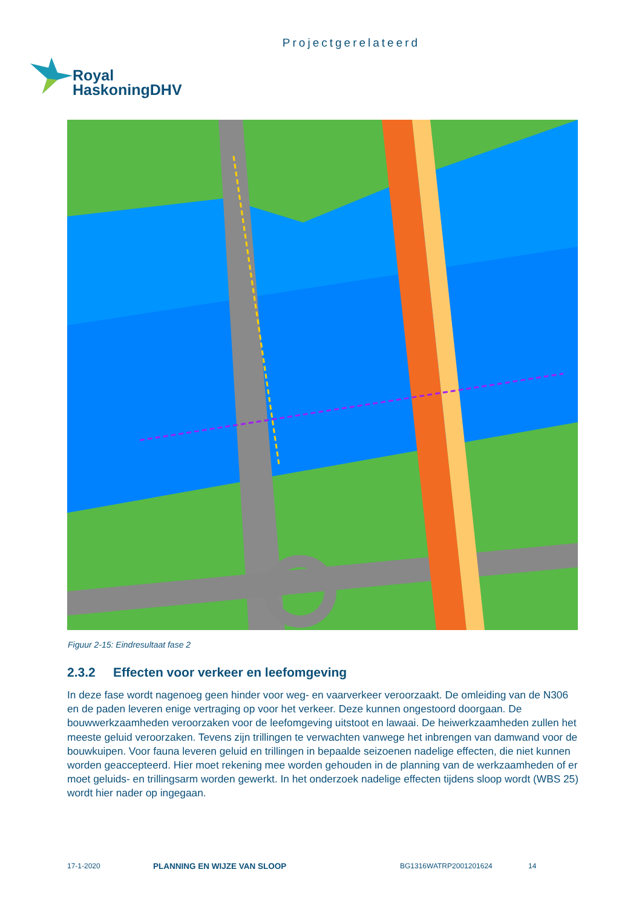Projectgerelateerd
Royal
HaskoningDHV
Figuur 2-15: Eindresultaat fase 2
2.3.2 Effecten voor verkeer en leefomgeving
In deze fase wordt nagenoeg geen hinder voor weg- en vaarverkeer veroorzaakt. De omleiding van de N306 en de paden leveren enige vertraging op voor het verkeer. Deze kunnen ongestoord doorgaan. De bouwwerkzaamheden veroorzaken voor de leefomgeving uitstoot en lawaai. De heiwerkzaamheden zullen het meeste geluid veroorzaken. Tevens zijn trillingen te verwachten vanwege het inbrengen van damwand voor de bouwkuipen. Voor fauna leveren geluid en trillingen in bepaalde seizoenen nadelige effecten, die niet kunnen worden geaccepteerd. Hier moet rekening mee worden gehouden in de planning van de werkzaamheden of er moet geluids- en trillingsarm worden gewerkt. In het onderzoek nadelige effecten tijdens sloop wordt (WBS 25) wordt hier nader op ingegaan.
17-1-2020 PLANNING EN WIJZE VAN SLOOP BG1316WATRP2001201624 14